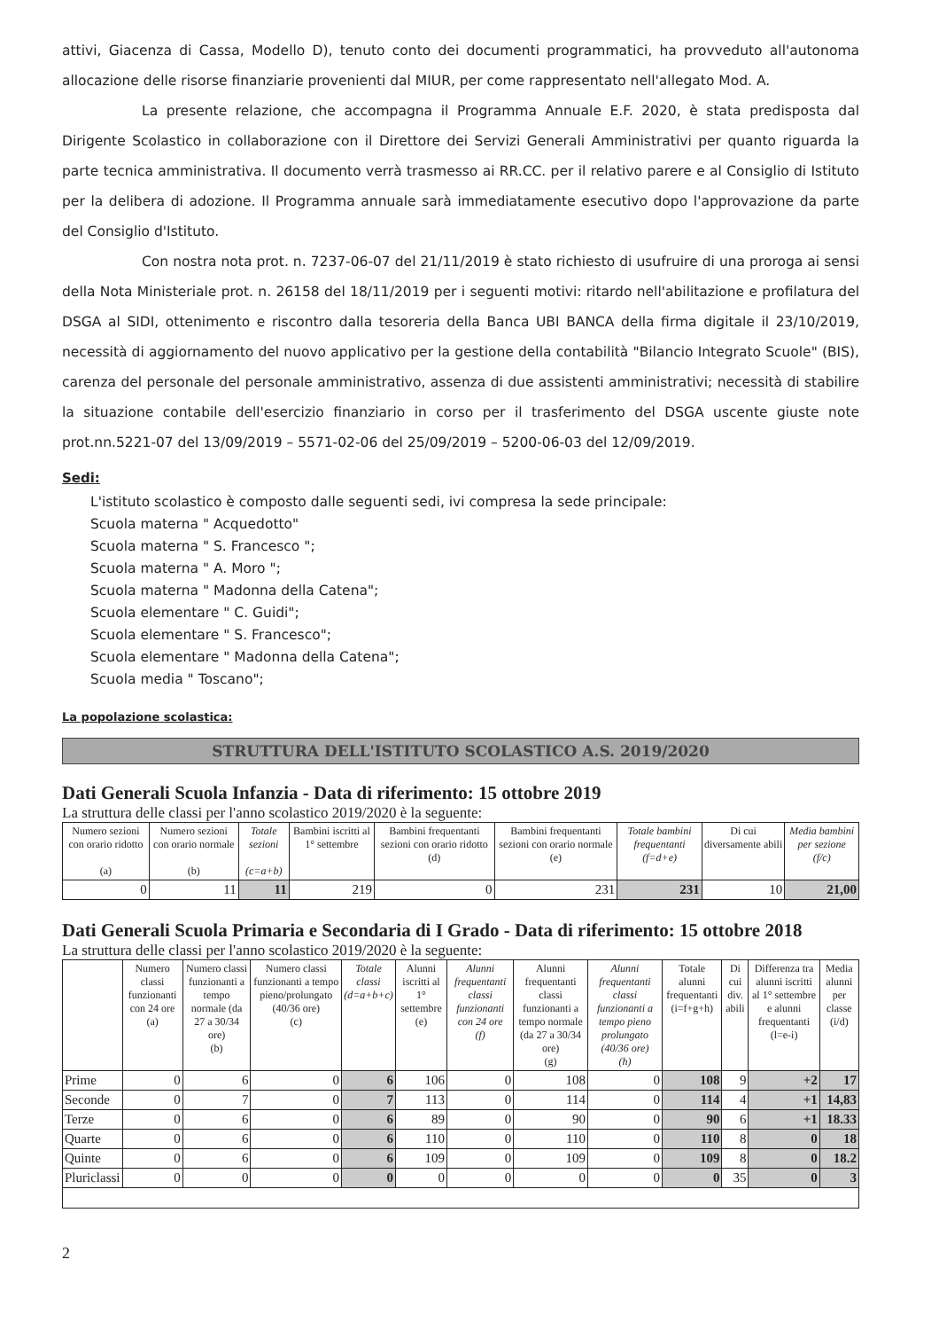attivi, Giacenza di Cassa, Modello D), tenuto conto dei documenti programmatici, ha provveduto all'autonoma allocazione delle risorse finanziarie provenienti dal MIUR, per come rappresentato nell'allegato Mod. A.
La presente relazione, che accompagna il Programma Annuale E.F. 2020, è stata predisposta dal Dirigente Scolastico in collaborazione con il Direttore dei Servizi Generali Amministrativi per quanto riguarda la parte tecnica amministrativa. Il documento verrà trasmesso ai RR.CC. per il relativo parere e al Consiglio di Istituto per la delibera di adozione. Il Programma annuale sarà immediatamente esecutivo dopo l'approvazione da parte del Consiglio d'Istituto.
Con nostra nota prot. n. 7237-06-07 del 21/11/2019 è stato richiesto di usufruire di una proroga ai sensi della Nota Ministeriale prot. n. 26158 del 18/11/2019 per i seguenti motivi: ritardo nell'abilitazione e profilatura del DSGA al SIDI, ottenimento e riscontro dalla tesoreria della Banca UBI BANCA della firma digitale il 23/10/2019, necessità di aggiornamento del nuovo applicativo per la gestione della contabilità "Bilancio Integrato Scuole" (BIS), carenza del personale del personale amministrativo, assenza di due assistenti amministrativi; necessità di stabilire la situazione contabile dell'esercizio finanziario in corso per il trasferimento del DSGA uscente giuste note prot.nn.5221-07 del 13/09/2019 – 5571-02-06 del 25/09/2019 – 5200-06-03 del 12/09/2019.
Sedi:
L'istituto scolastico è composto dalle seguenti sedi, ivi compresa la sede principale:
Scuola materna " Acquedotto"
Scuola materna " S. Francesco ";
Scuola materna " A. Moro ";
Scuola materna " Madonna della Catena";
Scuola elementare " C. Guidi";
Scuola elementare " S. Francesco";
Scuola elementare " Madonna della Catena";
Scuola media " Toscano";
La popolazione scolastica:
STRUTTURA DELL'ISTITUTO SCOLASTICO A.S. 2019/2020
Dati Generali Scuola Infanzia - Data di riferimento: 15 ottobre 2019
La struttura delle classi per l'anno scolastico 2019/2020 è la seguente:
| Numero sezioni con orario ridotto (a) | Numero sezioni con orario normale (b) | Totale sezioni (c=a+b) | Bambini iscritti al 1° settembre | Bambini frequentanti sezioni con orario ridotto (d) | Bambini frequentanti sezioni con orario normale (e) | Totale bambini frequentanti (f=d+e) | Di cui diversamente abili | Media bambini per sezione (f/c) |
| --- | --- | --- | --- | --- | --- | --- | --- | --- |
| 0 | 11 | 11 | 219 | 0 | 231 | 231 | 10 | 21,00 |
Dati Generali Scuola Primaria e Secondaria di I Grado - Data di riferimento: 15 ottobre 2018
La struttura delle classi per l'anno scolastico 2019/2020 è la seguente:
| | Numero classi funzionanti con 24 ore (a) | Numero classi funzionanti a tempo normale (da 27 a 30/34 ore) (b) | Numero classi funzionanti a tempo pieno/prolungato (40/36 ore) (c) | Totale classi (d=a+b+c) | Alunni iscritti al 1° settembre (e) | Alunni frequentanti classi funzionanti con 24 ore (f) | Alunni frequentanti classi funzionanti a tempo normale (da 27 a 30/34 ore) (g) | Alunni frequentanti classi funzionanti a tempo pieno prolungato (40/36 ore) (h) | Totale alunni frequentanti (i=f+g+h) | Di cui div. abili | Differenza tra alunni iscritti al 1° settembre e alunni frequentanti (l=e-i) | Media alunni per classe (i/d) |
| --- | --- | --- | --- | --- | --- | --- | --- | --- | --- | --- | --- | --- |
| Prime | 0 | 6 | 0 | 6 | 106 | 0 | 108 | 0 | 108 | 9 | +2 | 17 |
| Seconde | 0 | 7 | 0 | 7 | 113 | 0 | 114 | 0 | 114 | 4 | +1 | 14,83 |
| Terze | 0 | 6 | 0 | 6 | 89 | 0 | 90 | 0 | 90 | 6 | +1 | 18.33 |
| Quarte | 0 | 6 | 0 | 6 | 110 | 0 | 110 | 0 | 110 | 8 | 0 | 18 |
| Quinte | 0 | 6 | 0 | 6 | 109 | 0 | 109 | 0 | 109 | 8 | 0 | 18.2 |
| Pluriclassi | 0 | 0 | 0 | 0 | 0 | 0 | 0 | 0 | 0 | 35 | 0 | 3 |
2